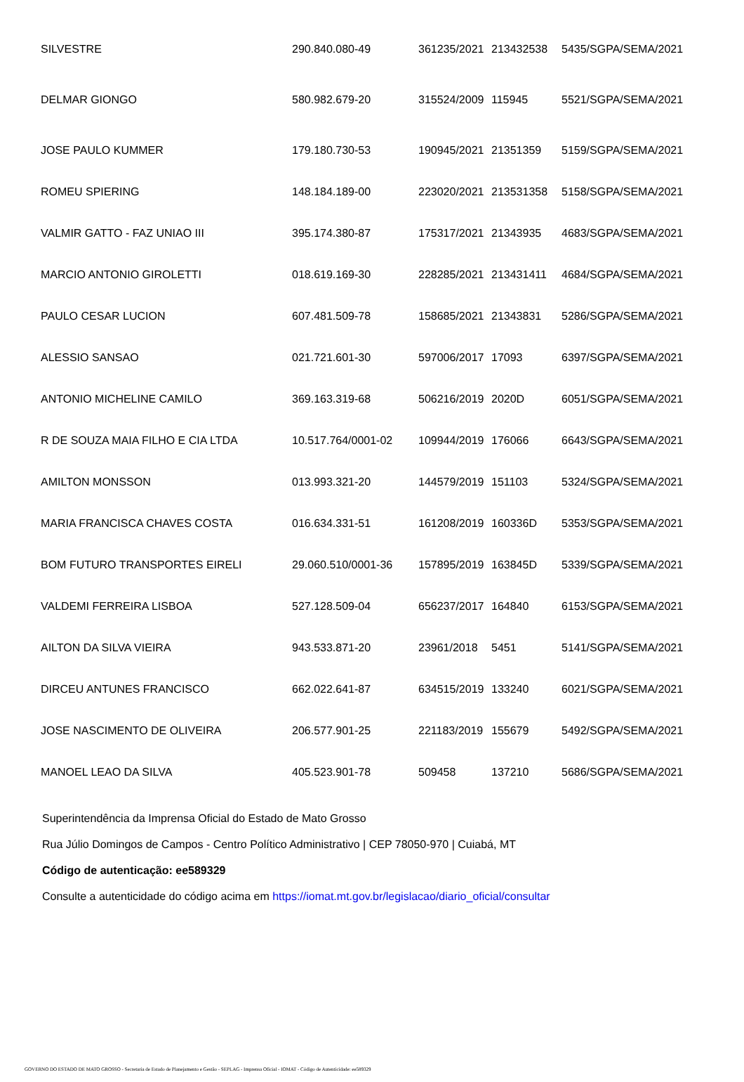| SILVESTRE | 290.840.080-49 | 361235/2021 | 213432538 | 5435/SGPA/SEMA/2021 |
| DELMAR GIONGO | 580.982.679-20 | 315524/2009 | 115945 | 5521/SGPA/SEMA/2021 |
| JOSE PAULO KUMMER | 179.180.730-53 | 190945/2021 | 21351359 | 5159/SGPA/SEMA/2021 |
| ROMEU SPIERING | 148.184.189-00 | 223020/2021 | 213531358 | 5158/SGPA/SEMA/2021 |
| VALMIR GATTO - FAZ UNIAO III | 395.174.380-87 | 175317/2021 | 21343935 | 4683/SGPA/SEMA/2021 |
| MARCIO ANTONIO GIROLETTI | 018.619.169-30 | 228285/2021 | 213431411 | 4684/SGPA/SEMA/2021 |
| PAULO CESAR LUCION | 607.481.509-78 | 158685/2021 | 21343831 | 5286/SGPA/SEMA/2021 |
| ALESSIO SANSAO | 021.721.601-30 | 597006/2017 | 17093 | 6397/SGPA/SEMA/2021 |
| ANTONIO MICHELINE CAMILO | 369.163.319-68 | 506216/2019 | 2020D | 6051/SGPA/SEMA/2021 |
| R DE SOUZA MAIA FILHO E CIA LTDA | 10.517.764/0001-02 | 109944/2019 | 176066 | 6643/SGPA/SEMA/2021 |
| AMILTON MONSSON | 013.993.321-20 | 144579/2019 | 151103 | 5324/SGPA/SEMA/2021 |
| MARIA FRANCISCA CHAVES COSTA | 016.634.331-51 | 161208/2019 | 160336D | 5353/SGPA/SEMA/2021 |
| BOM FUTURO TRANSPORTES EIRELI | 29.060.510/0001-36 | 157895/2019 | 163845D | 5339/SGPA/SEMA/2021 |
| VALDEMI FERREIRA LISBOA | 527.128.509-04 | 656237/2017 | 164840 | 6153/SGPA/SEMA/2021 |
| AILTON DA SILVA VIEIRA | 943.533.871-20 | 23961/2018 | 5451 | 5141/SGPA/SEMA/2021 |
| DIRCEU ANTUNES FRANCISCO | 662.022.641-87 | 634515/2019 | 133240 | 6021/SGPA/SEMA/2021 |
| JOSE NASCIMENTO DE OLIVEIRA | 206.577.901-25 | 221183/2019 | 155679 | 5492/SGPA/SEMA/2021 |
| MANOEL LEAO DA SILVA | 405.523.901-78 | 509458 | 137210 | 5686/SGPA/SEMA/2021 |
Superintendência da Imprensa Oficial do Estado de Mato Grosso
Rua Júlio Domingos de Campos - Centro Político Administrativo | CEP 78050-970 | Cuiabá, MT
Código de autenticação: ee589329
Consulte a autenticidade do código acima em https://iomat.mt.gov.br/legislacao/diario_oficial/consultar
GOVERNO DO ESTADO DE MATO GROSSO - Secretaria de Estado de Planejamento e Gestão - SEPLAG - Imprensa Oficial - IOMAT - Código de Autenticidade: ee589329